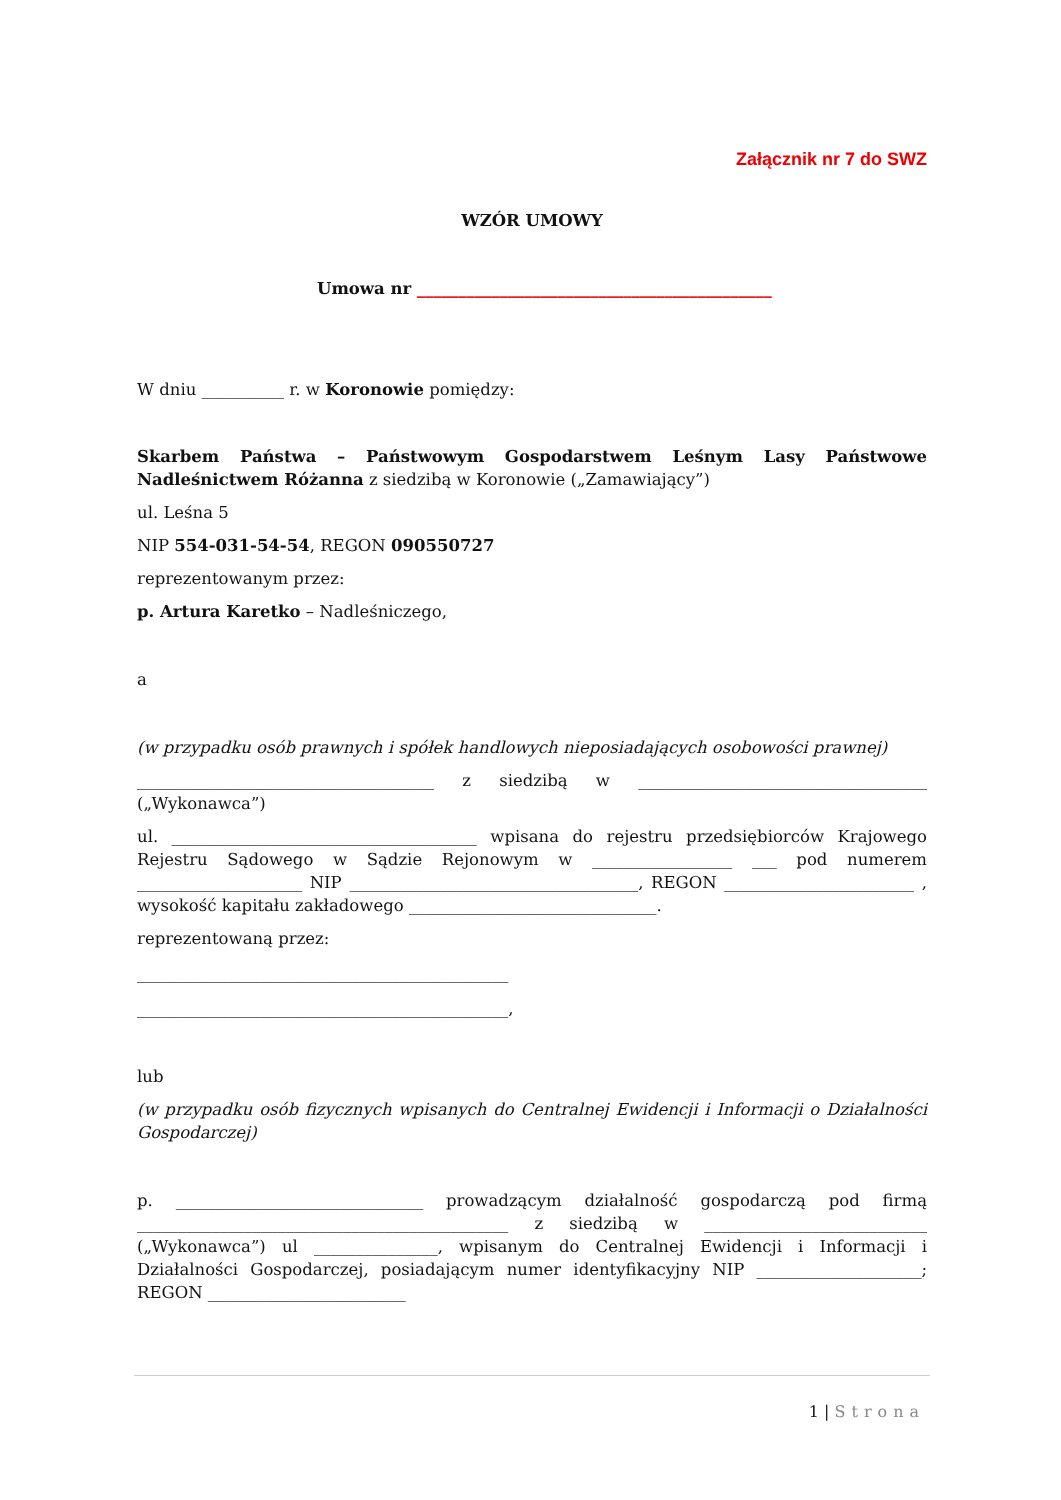Załącznik nr 7 do SWZ
WZÓR UMOWY
Umowa nr ___________________________________________
W dniu __________ r. w Koronowie pomiędzy:
Skarbem Państwa – Państwowym Gospodarstwem Leśnym Lasy Państwowe Nadleśnictwem Różanna z siedzibą w Koronowie („Zamawiający”)
ul. Leśna 5
NIP 554-031-54-54, REGON 090550727
reprezentowanym przez:
p. Artura Karetko – Nadleśniczego,
a
(w przypadku osób prawnych i spółek handlowych nieposiadających osobowości prawnej)
____________________________________ z siedzibą w ___________________________________ („Wykonawca”)
ul. _____________________________________ wpisana do rejestru przedsiębiorców Krajowego Rejestru Sądowego w Sądzie Rejonowym w _________________ ___ pod numerem ____________________ NIP ___________________________________, REGON _______________________ , wysokość kapitału zakładowego ______________________________.
reprezentowaną przez:
_____________________________________________
_____________________________________________,
lub
(w przypadku osób fizycznych wpisanych do Centralnej Ewidencji i Informacji o Działalności Gospodarczej)
p. ______________________________ prowadzącym działalność gospodarczą pod firmą _____________________________________________ z siedzibą w ___________________________ („Wykonawca”) ul _______________, wpisanym do Centralnej Ewidencji i Informacji i Działalności Gospodarczej, posiadającym numer identyfikacyjny NIP ____________________; REGON ________________________
1 | Strona